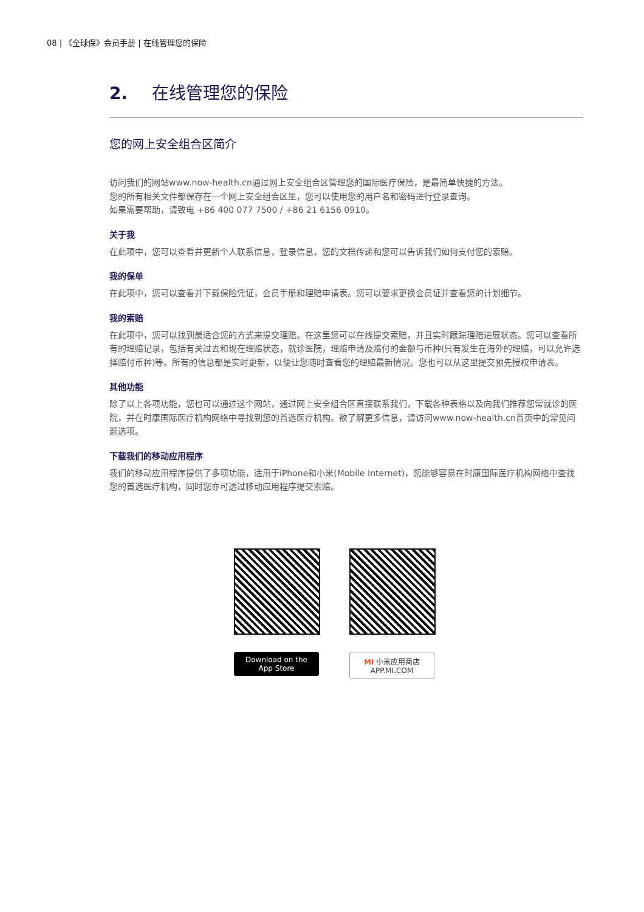08 | 《全球保》会员手册 | 在线管理您的保险
2. 在线管理您的保险
您的网上安全组合区简介
访问我们的网站www.now-health.cn通过网上安全组合区管理您的国际医疗保险，是最简单快捷的方法。
您的所有相关文件都保存在一个网上安全组合区里，您可以使用您的用户名和密码进行登录查询。
如果需要帮助，请致电 +86 400 077 7500 / +86 21 6156 0910。
关于我
在此项中，您可以查看并更新个人联系信息，登录信息，您的文档传递和您可以告诉我们如何支付您的索赔。
我的保单
在此项中，您可以查看并下载保险凭证，会员手册和理赔申请表。您可以要求更换会员证并查看您的计划细节。
我的索赔
在此项中，您可以找到最适合您的方式来提交理赔。在这里您可以在线提交索赔，并且实时跟踪理赔进展状态。您可以查看所有的理赔记录，包括有关过去和现在理赔状态，就诊医院，理赔申请及赔付的金额与币种(只有发生在海外的理赔，可以允许选择赔付币种)等。所有的信息都是实时更新，以便让您随时查看您的理赔最新情况。您也可以从这里提交预先授权申请表。
其他功能
除了以上各项功能，您也可以通过这个网站，通过网上安全组合区直接联系我们，下载各种表格以及向我们推荐您常就诊的医院，并在时康国际医疗机构网络中寻找到您的首选医疗机构。欲了解更多信息，请访问www.now-health.cn首页中的常见问题选项。
下载我们的移动应用程序
我们的移动应用程序提供了多项功能，适用于iPhone和小米(Mobile Internet)，您能够容易在时康国际医疗机构网络中查找您的首选医疗机构，同时您亦可透过移动应用程序提交索赔。
Download on the App Store
MI 小米应用商店 APP.MI.COM